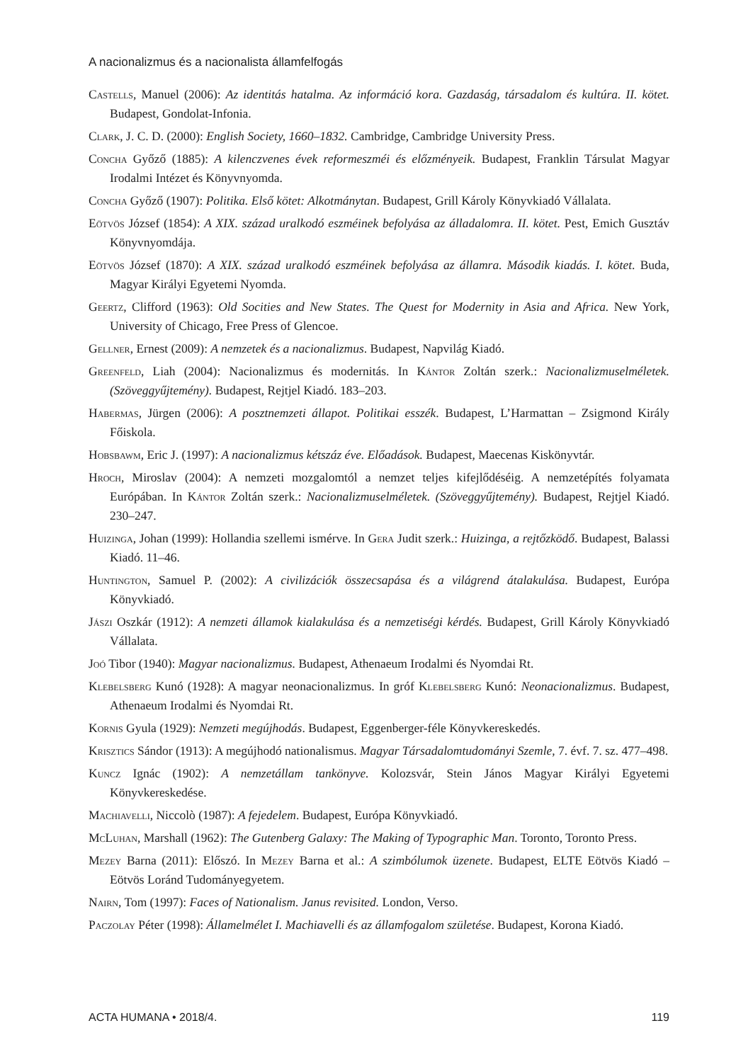A nacionalizmus és a nacionalista államfelfogás
Castells, Manuel (2006): Az identitás hatalma. Az információ kora. Gazdaság, társadalom és kultúra. II. kötet. Budapest, Gondolat-Infonia.
Clark, J. C. D. (2000): English Society, 1660–1832. Cambridge, Cambridge University Press.
Concha Győző (1885): A kilenczvenes évek reformeszméi és előzményeik. Budapest, Franklin Társulat Magyar Irodalmi Intézet és Könyvnyomda.
Concha Győző (1907): Politika. Első kötet: Alkotmánytan. Budapest, Grill Károly Könyvkiadó Vállalata.
Eötvös József (1854): A XIX. század uralkodó eszméinek befolyása az álladalomra. II. kötet. Pest, Emich Gusztáv Könyvnyomdája.
Eötvös József (1870): A XIX. század uralkodó eszméinek befolyása az államra. Második kiadás. I. kötet. Buda, Magyar Királyi Egyetemi Nyomda.
Geertz, Clifford (1963): Old Socities and New States. The Quest for Modernity in Asia and Africa. New York, University of Chicago, Free Press of Glencoe.
Gellner, Ernest (2009): A nemzetek és a nacionalizmus. Budapest, Napvilág Kiadó.
Greenfeld, Liah (2004): Nacionalizmus és modernitás. In Kántor Zoltán szerk.: Nacionalizmuselméletek. (Szöveggyűjtemény). Budapest, Rejtjel Kiadó. 183–203.
Habermas, Jürgen (2006): A posztnemzeti állapot. Politikai esszék. Budapest, L’Harmattan – Zsigmond Király Főiskola.
Hobsbawm, Eric J. (1997): A nacionalizmus kétszáz éve. Előadások. Budapest, Maecenas Kiskönyvtár.
Hroch, Miroslav (2004): A nemzeti mozgalomtól a nemzet teljes kifejlődéséig. A nemzetépítés folyamata Európában. In Kántor Zoltán szerk.: Nacionalizmuselméletek. (Szöveggyűjtemény). Budapest, Rejtjel Kiadó. 230–247.
Huizinga, Johan (1999): Hollandia szellemi ismérve. In Gera Judit szerk.: Huizinga, a rejtőzködő. Budapest, Balassi Kiadó. 11–46.
Huntington, Samuel P. (2002): A civilizációk összecsapása és a világrend átalakulása. Budapest, Európa Könyvkiadó.
Jászi Oszkár (1912): A nemzeti államok kialakulása és a nemzetiségi kérdés. Budapest, Grill Károly Könyvkiadó Vállalata.
Joó Tibor (1940): Magyar nacionalizmus. Budapest, Athenaeum Irodalmi és Nyomdai Rt.
Klebelsberg Kunó (1928): A magyar neonacionalizmus. In gróf Klebelsberg Kunó: Neonacionalizmus. Budapest, Athenaeum Irodalmi és Nyomdai Rt.
Kornis Gyula (1929): Nemzeti megújhodás. Budapest, Eggenberger-féle Könyvkereskedés.
Krisztics Sándor (1913): A megújhodó nationalismus. Magyar Társadalomtudományi Szemle, 7. évf. 7. sz. 477–498.
Kuncz Ignác (1902): A nemzetállam tankönyve. Kolozsvár, Stein János Magyar Királyi Egyetemi Könyvkereskedése.
Machiavelli, Niccolò (1987): A fejedelem. Budapest, Európa Könyvkiadó.
McLuhan, Marshall (1962): The Gutenberg Galaxy: The Making of Typographic Man. Toronto, Toronto Press.
Mezey Barna (2011): Előszó. In Mezey Barna et al.: A szimbólumok üzenete. Budapest, ELTE Eötvös Kiadó – Eötvös Loránd Tudományegyetem.
Nairn, Tom (1997): Faces of Nationalism. Janus revisited. London, Verso.
Paczolay Péter (1998): Államelmélet I. Machiavelli és az államfogalom születése. Budapest, Korona Kiadó.
ACTA HUMANA • 2018/4. 119